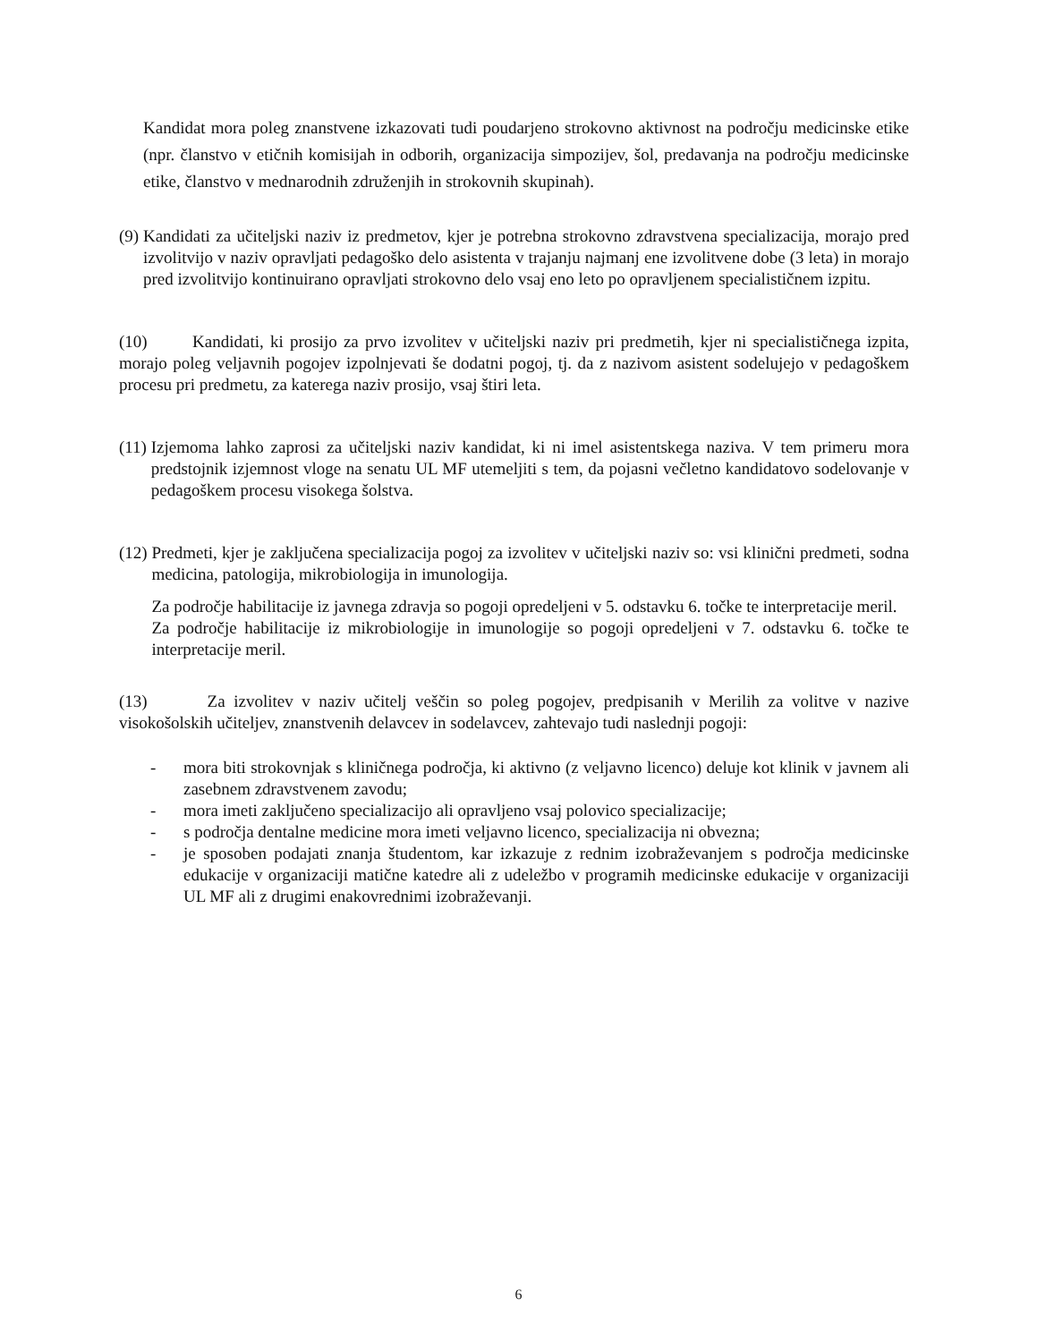Kandidat mora poleg znanstvene izkazovati tudi poudarjeno strokovno aktivnost na področju medicinske etike (npr. članstvo v etičnih komisijah in odborih, organizacija simpozijev, šol, predavanja na področju medicinske etike, članstvo v mednarodnih združenjih in strokovnih skupinah).
(9) Kandidati za učiteljski naziv iz predmetov, kjer je potrebna strokovno zdravstvena specializacija, morajo pred izvolitvijo v naziv opravljati pedagoško delo asistenta v trajanju najmanj ene izvolitvene dobe (3 leta) in morajo pred izvolitvijo kontinuirano opravljati strokovno delo vsaj eno leto po opravljenem specialističnem izpitu.
(10) Kandidati, ki prosijo za prvo izvolitev v učiteljski naziv pri predmetih, kjer ni specialističnega izpita, morajo poleg veljavnih pogojev izpolnjevati še dodatni pogoj, tj. da z nazivom asistent sodelujejo v pedagoškem procesu pri predmetu, za katerega naziv prosijo, vsaj štiri leta.
(11) Izjemoma lahko zaprosi za učiteljski naziv kandidat, ki ni imel asistentskega naziva. V tem primeru mora predstojnik izjemnost vloge na senatu UL MF utemeljiti s tem, da pojasni večletno kandidatovo sodelovanje v pedagoškem procesu visokega šolstva.
(12) Predmeti, kjer je zaključena specializacija pogoj za izvolitev v učiteljski naziv so: vsi klinični predmeti, sodna medicina, patologija, mikrobiologija in imunologija.
Za področje habilitacije iz javnega zdravja so pogoji opredeljeni v 5. odstavku 6. točke te interpretacije meril.
Za področje habilitacije iz mikrobiologije in imunologije so pogoji opredeljeni v 7. odstavku 6. točke te interpretacije meril.
(13) Za izvolitev v naziv učitelj veščin so poleg pogojev, predpisanih v Merilih za volitve v nazive visokošolskih učiteljev, znanstvenih delavcev in sodelavcev, zahtevajo tudi naslednji pogoji:
- mora biti strokovnjak s kliničnega področja, ki aktivno (z veljavno licenco) deluje kot klinik v javnem ali zasebnem zdravstvenem zavodu;
- mora imeti zaključeno specializacijo ali opravljeno vsaj polovico specializacije;
- s področja dentalne medicine mora imeti veljavno licenco, specializacija ni obvezna;
- je sposoben podajati znanja študentom, kar izkazuje z rednim izobraževanjem s področja medicinske edukacije v organizaciji matične katedre ali z udeležbo v programih medicinske edukacije v organizaciji UL MF ali z drugimi enakovrednimi izobraževanji.
6